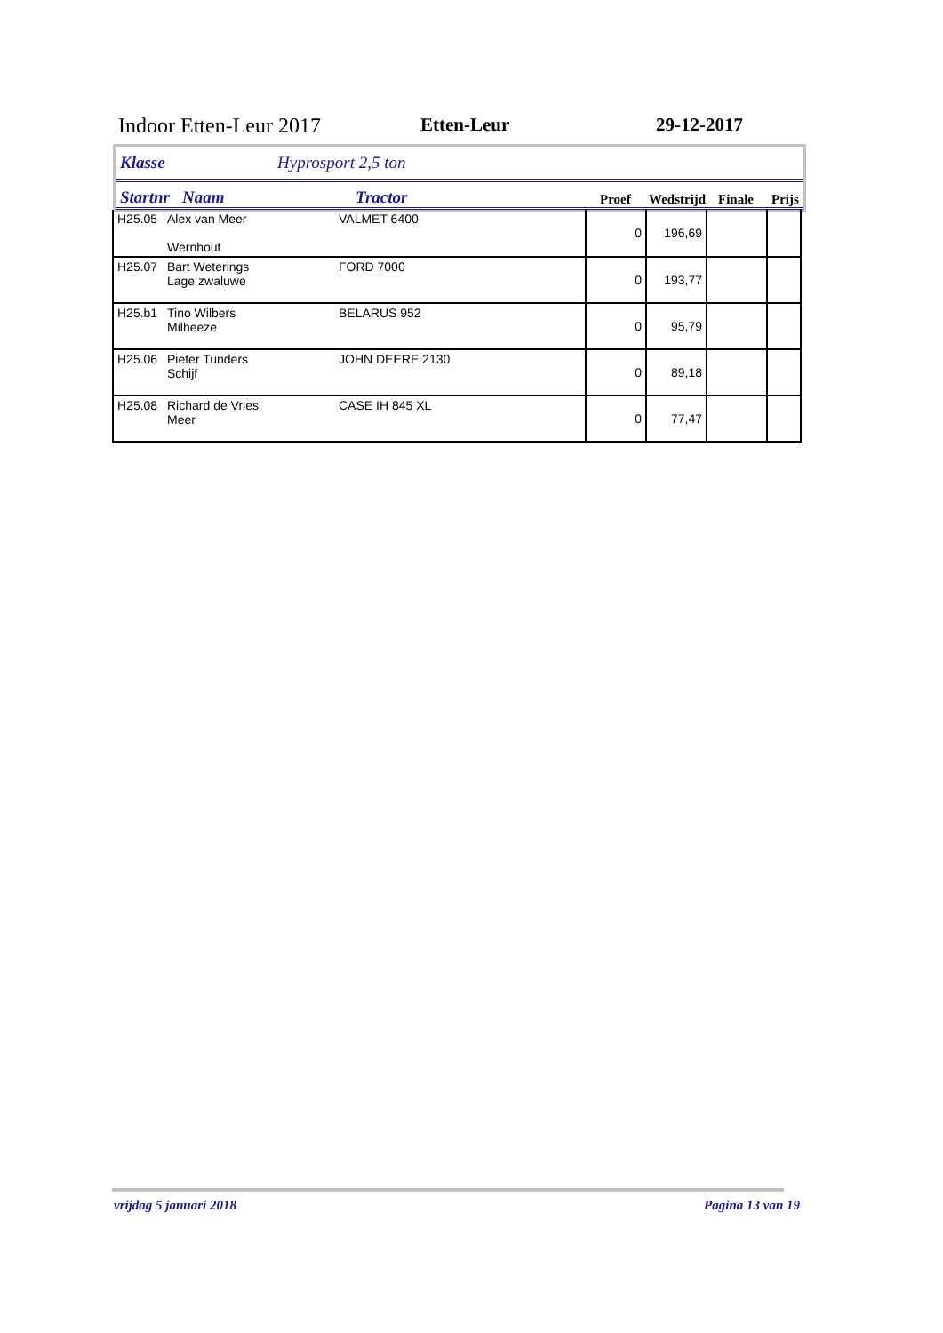Indoor Etten-Leur 2017 Etten-Leur 29-12-2017
Klasse Hyprosport 2,5 ton
Startnr Naam Tractor Proef Wedstrijd Finale Prijs
| H25.05 | Alex van Meer Wernhout | VALMET 6400 | 0 | 196,69 | | |
| H25.07 | Bart Weterings Lage zwaluwe | FORD 7000 | 0 | 193,77 | | |
| H25.b1 | Tino Wilbers Milheeze | BELARUS 952 | 0 | 95,79 | | |
| H25.06 | Pieter Tunders Schijf | JOHN DEERE 2130 | 0 | 89,18 | | |
| H25.08 | Richard de Vries Meer | CASE IH 845 XL | 0 | 77,47 | | |
vrijdag 5 januari 2018 Pagina 13 van 19